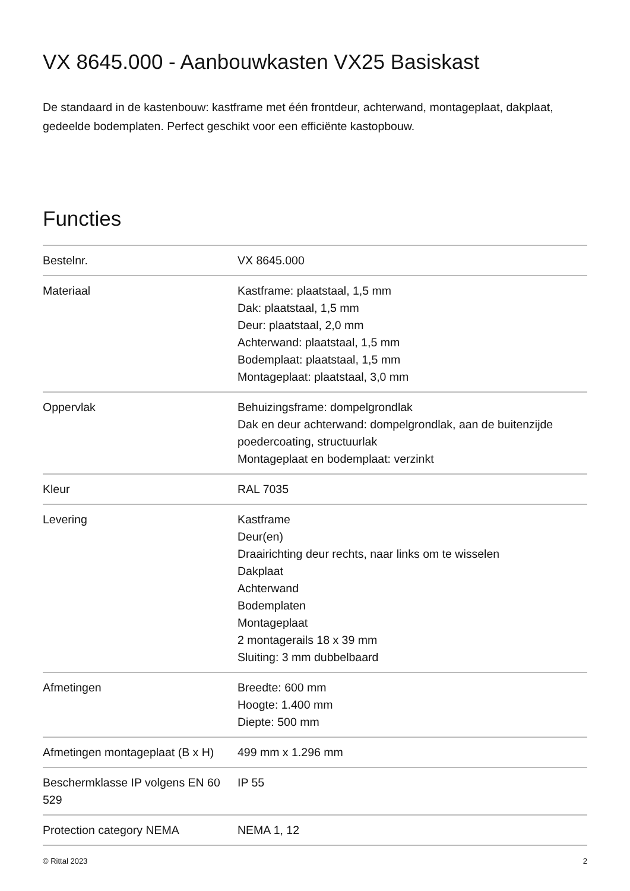VX 8645.000 - Aanbouwkasten VX25 Basiskast
De standaard in de kastenbouw: kastframe met één frontdeur, achterwand, montageplaat, dakplaat, gedeelde bodemplaten. Perfect geschikt voor een efficiënte kastopbouw.
Functies
| Bestelnr. | VX 8645.000 |
| Materiaal | Kastframe: plaatstaal, 1,5 mm Dak: plaatstaal, 1,5 mm Deur: plaatstaal, 2,0 mm Achterwand: plaatstaal, 1,5 mm Bodemplaat: plaatstaal, 1,5 mm Montageplaat: plaatstaal, 3,0 mm |
| Oppervlak | Behuizingsframe: dompelgrondlak Dak en deur achterwand: dompelgrondlak, aan de buitenzijde poedercoating, structuurlak Montageplaat en bodemplaat: verzinkt |
| Kleur | RAL 7035 |
| Levering | Kastframe Deur(en) Draairichting deur rechts, naar links om te wisselen Dakplaat Achterwand Bodemplaten Montageplaat 2 montagerails 18 x 39 mm Sluiting: 3 mm dubbelbaard |
| Afmetingen | Breedte: 600 mm Hoogte: 1.400 mm Diepte: 500 mm |
| Afmetingen montageplaat (B x H) | 499 mm x 1.296 mm |
| Beschermklasse IP volgens EN 60 529 | IP 55 |
| Protection category NEMA | NEMA 1, 12 |
© Rittal 2023 2